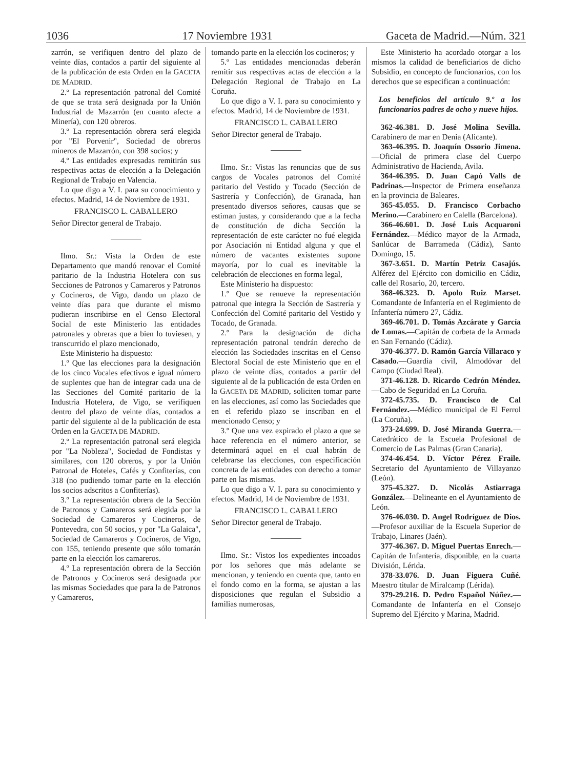1036 17 Noviembre 1931 Gaceta de Madrid.—Núm. 321
zarrón, se verifiquen dentro del plazo de veinte días, contados a partir del siguiente al de la publicación de esta Orden en la GACETA DE MADRID.
2.º La representación patronal del Comité de que se trata será designada por la Unión Industrial de Mazarrón (en cuanto afecte a Minería), con 120 obreros.
3.º La representación obrera será elegida por "El Porvenir", Sociedad de obreros mineros de Mazarrón, con 398 socios; y
4.º Las entidades expresadas remitirán sus respectivas actas de elección a la Delegación Regional de Trabajo en Valencia.
Lo que digo a V. I. para su conocimiento y efectos. Madrid, 14 de Noviembre de 1931.
FRANCISCO L. CABALLERO
Señor Director general de Trabajo.
Ilmo. Sr.: Vista la Orden de este Departamento que mandó renovar el Comité paritario de la Industria Hotelera con sus Secciones de Patronos y Camareros y Patronos y Cocineros, de Vigo, dando un plazo de veinte días para que durante el mismo pudieran inscribirse en el Censo Electoral Social de este Ministerio las entidades patronales y obreras que a bien lo tuviesen, y transcurrido el plazo mencionado,
Este Ministerio ha dispuesto:
1.º Que las elecciones para la designación de los cinco Vocales efectivos e igual número de suplentes que han de integrar cada una de las Secciones del Comité paritario de la Industria Hotelera, de Vigo, se verifiquen dentro del plazo de veinte días, contados a partir del siguiente al de la publicación de esta Orden en la GACETA DE MADRID.
2.º La representación patronal será elegida por "La Nobleza", Sociedad de Fondistas y similares, con 120 obreros, y por la Unión Patronal de Hoteles, Cafés y Confiterías, con 318 (no pudiendo tomar parte en la elección los socios adscritos a Confiterías).
3.º La representación obrera de la Sección de Patronos y Camareros será elegida por la Sociedad de Camareros y Cocineros, de Pontevedra, con 50 socios, y por "La Galaica", Sociedad de Camareros y Cocineros, de Vigo, con 155, teniendo presente que sólo tomarán parte en la elección los camareros.
4.º La representación obrera de la Sección de Patronos y Cocineros será designada por las mismas Sociedades que para la de Patronos y Camareros,
tomando parte en la elección los cocineros; y
5.º Las entidades mencionadas deberán remitir sus respectivas actas de elección a la Delegación Regional de Trabajo en La Coruña.
Lo que digo a V. I. para su conocimiento y efectos. Madrid, 14 de Noviembre de 1931.
FRANCISCO L. CABALLERO
Señor Director general de Trabajo.
Ilmo. Sr.: Vistas las renuncias que de sus cargos de Vocales patronos del Comité paritario del Vestido y Tocado (Sección de Sastrería y Confección), de Granada, han presentado diversos señores, causas que se estiman justas, y considerando que a la fecha de constitución de dicha Sección la representación de este carácter no fué elegida por Asociación ni Entidad alguna y que el número de vacantes existentes supone mayoría, por lo cual es inevitable la celebración de elecciones en forma legal,
Este Ministerio ha dispuesto:
1.º Que se renueve la representación patronal que integra la Sección de Sastrería y Confección del Comité paritario del Vestido y Tocado, de Granada.
2.º Para la designación de dicha representación patronal tendrán derecho de elección las Sociedades inscritas en el Censo Electoral Social de este Ministerio que en el plazo de veinte días, contados a partir del siguiente al de la publicación de esta Orden en la GACETA DE MADRID, soliciten tomar parte en las elecciones, así como las Sociedades que en el referido plazo se inscriban en el mencionado Censo; y
3.º Que una vez expirado el plazo a que se hace referencia en el número anterior, se determinará aquel en el cual habrán de celebrarse las elecciones, con especificación concreta de las entidades con derecho a tomar parte en las mismas.
Lo que digo a V. I. para su conocimiento y efectos. Madrid, 14 de Noviembre de 1931.
FRANCISCO L. CABALLERO
Señor Director general de Trabajo.
Ilmo. Sr.: Vistos los expedientes incoados por los señores que más adelante se mencionan, y teniendo en cuenta que, tanto en el fondo como en la forma, se ajustan a las disposiciones que regulan el Subsidio a familias numerosas,
Este Ministerio ha acordado otorgar a los mismos la calidad de beneficiarios de dicho Subsidio, en concepto de funcionarios, con los derechos que se especifican a continuación:
Los beneficios del artículo 9.º a los funcionarios padres de ocho y nueve hijos.
362-46.381. D. José Molina Sevilla. Carabinero de mar en Denia (Alicante).
363-46.395. D. Joaquín Ossorio Jimena.—Oficial de primera clase del Cuerpo Administrativo de Hacienda, Avila.
364-46.395. D. Juan Capó Valls de Padrinas.—Inspector de Primera enseñanza en la provincia de Baleares.
365-45.055. D. Francisco Corbacho Merino.—Carabinero en Calella (Barcelona).
366-46.601. D. José Luis Acquaroni Fernández.—Médico mayor de la Armada, Sanlúcar de Barrameda (Cádiz), Santo Domingo, 15.
367-3.651. D. Martín Petriz Casajús. Alférez del Ejército con domicilio en Cádiz, calle del Rosario, 20, tercero.
368-46.323. D. Apolo Ruiz Marset. Comandante de Infantería en el Regimiento de Infantería número 27, Cádiz.
369-46.701. D. Tomás Azcárate y García de Lomas.—Capitán de corbeta de la Armada en San Fernando (Cádiz).
370-46.377. D. Ramón García Villaraco y Casado.—Guardia civil, Almodóvar del Campo (Ciudad Real).
371-46.128. D. Ricardo Cedrón Méndez.—Cabo de Seguridad en La Coruña.
372-45.735. D. Francisco de Cal Fernández.—Médico municipal de El Ferrol (La Coruña).
373-24.699. D. José Miranda Guerra.—Catedrático de la Escuela Profesional de Comercio de Las Palmas (Gran Canaria).
374-46.454. D. Víctor Pérez Fraile. Secretario del Ayuntamiento de Villayanzo (León).
375-45.327. D. Nicolás Astiarraga González.—Delineante en el Ayuntamiento de León.
376-46.030. D. Angel Rodríguez de Dios.—Profesor auxiliar de la Escuela Superior de Trabajo, Linares (Jaén).
377-46.367. D. Miguel Puertas Enrech.—Capitán de Infantería, disponible, en la cuarta División, Lérida.
378-33.076. D. Juan Figuera Cuñé. Maestro titular de Miralcamp (Lérida).
379-29.216. D. Pedro Español Núñez.—Comandante de Infantería en el Consejo Supremo del Ejército y Marina, Madrid.